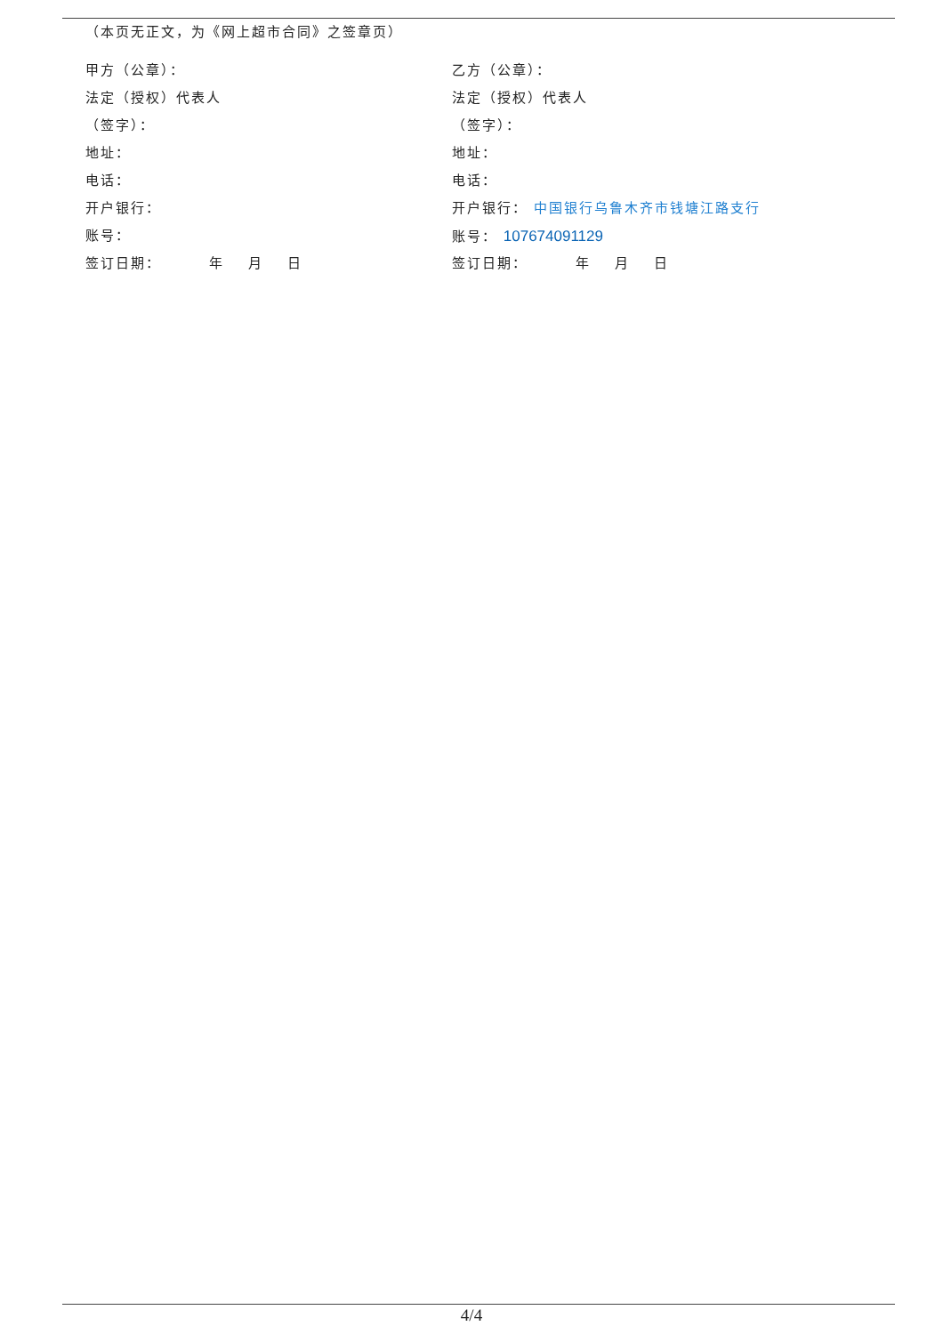（本页无正文，为《网上超市合同》之签章页）
甲方（公章）：
法定（授权）代表人
（签字）：
地址：
电话：
开户银行：
账号：
签订日期： 年 月 日
乙方（公章）：
法定（授权）代表人
（签字）：
地址：
电话：
开户银行： 中国银行乌鲁木齐市钱塘江路支行
账号： 107674091129
签订日期： 年 月 日
4/4